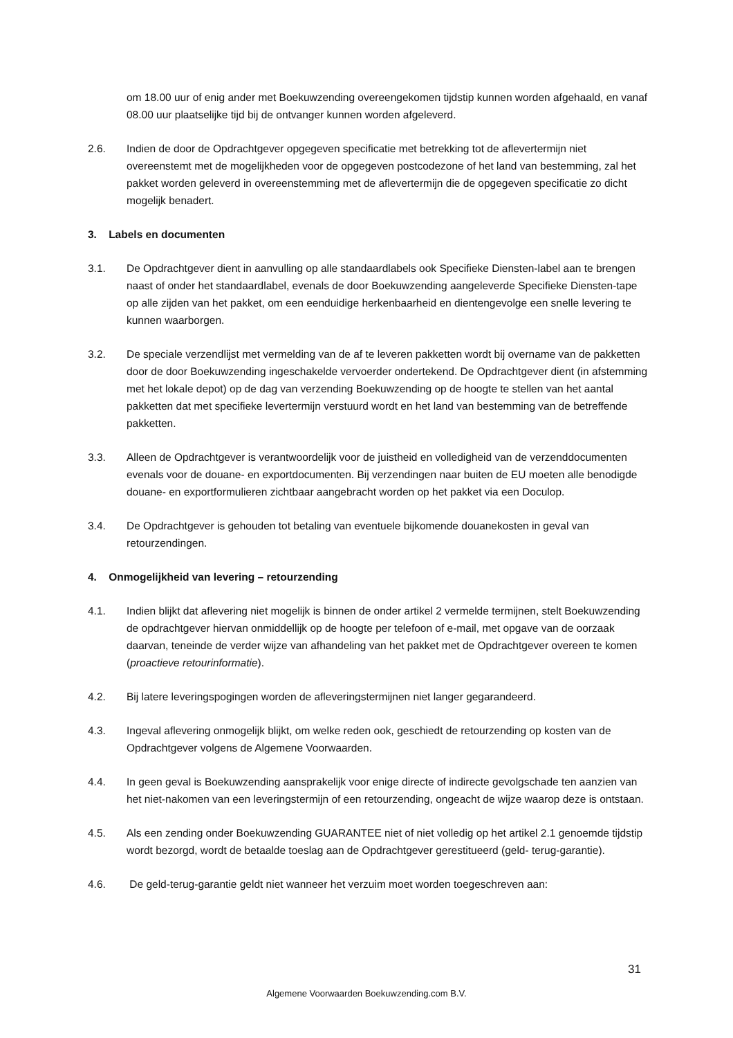om 18.00 uur of enig ander met Boekuwzending overeengekomen tijdstip kunnen worden afgehaald, en vanaf 08.00 uur plaatselijke tijd bij de ontvanger kunnen worden afgeleverd.
2.6. Indien de door de Opdrachtgever opgegeven specificatie met betrekking tot de aflevertermijn niet overeenstemt met de mogelijkheden voor de opgegeven postcodezone of het land van bestemming, zal het pakket worden geleverd in overeenstemming met de aflevertermijn die de opgegeven specificatie zo dicht mogelijk benadert.
3. Labels en documenten
3.1. De Opdrachtgever dient in aanvulling op alle standaardlabels ook Specifieke Diensten-label aan te brengen naast of onder het standaardlabel, evenals de door Boekuwzending aangeleverde Specifieke Diensten-tape op alle zijden van het pakket, om een eenduidige herkenbaarheid en dientengevolge een snelle levering te kunnen waarborgen.
3.2. De speciale verzendlijst met vermelding van de af te leveren pakketten wordt bij overname van de pakketten door de door Boekuwzending ingeschakelde vervoerder ondertekend. De Opdrachtgever dient (in afstemming met het lokale depot) op de dag van verzending Boekuwzending op de hoogte te stellen van het aantal pakketten dat met specifieke levertermijn verstuurd wordt en het land van bestemming van de betreffende pakketten.
3.3. Alleen de Opdrachtgever is verantwoordelijk voor de juistheid en volledigheid van de verzenddocumenten evenals voor de douane- en exportdocumenten. Bij verzendingen naar buiten de EU moeten alle benodigde douane- en exportformulieren zichtbaar aangebracht worden op het pakket via een Doculop.
3.4. De Opdrachtgever is gehouden tot betaling van eventuele bijkomende douanekosten in geval van retourzendingen.
4. Onmogelijkheid van levering – retourzending
4.1. Indien blijkt dat aflevering niet mogelijk is binnen de onder artikel 2 vermelde termijnen, stelt Boekuwzending de opdrachtgever hiervan onmiddellijk op de hoogte per telefoon of e-mail, met opgave van de oorzaak daarvan, teneinde de verder wijze van afhandeling van het pakket met de Opdrachtgever overeen te komen (proactieve retourinformatie).
4.2. Bij latere leveringspogingen worden de afleveringstermijnen niet langer gegarandeerd.
4.3. Ingeval aflevering onmogelijk blijkt, om welke reden ook, geschiedt de retourzending op kosten van de Opdrachtgever volgens de Algemene Voorwaarden.
4.4. In geen geval is Boekuwzending aansprakelijk voor enige directe of indirecte gevolgschade ten aanzien van het niet-nakomen van een leveringstermijn of een retourzending, ongeacht de wijze waarop deze is ontstaan.
4.5. Als een zending onder Boekuwzending GUARANTEE niet of niet volledig op het artikel 2.1 genoemde tijdstip wordt bezorgd, wordt de betaalde toeslag aan de Opdrachtgever gerestitueerd (geld- terug-garantie).
4.6. De geld-terug-garantie geldt niet wanneer het verzuim moet worden toegeschreven aan:
31
Algemene Voorwaarden Boekuwzending.com B.V.